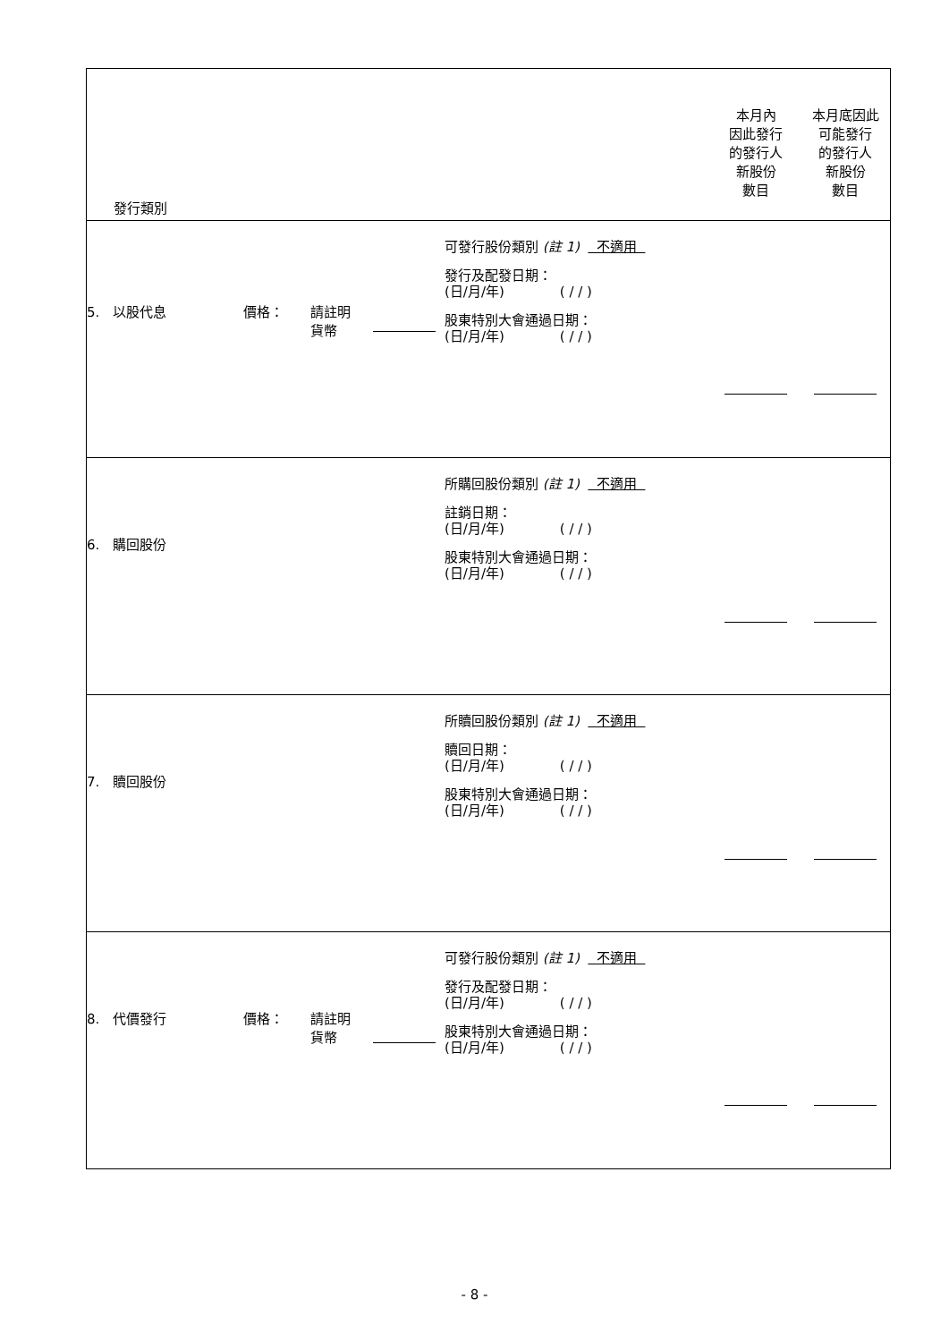| 發行類別 | | | | | 本月內 因此發行 的發行人 新股份 數目 | 本月底因此 可能發行 的發行人 新股份 數目 |
| 5. 以股代息 | 價格： | 請註明 貨幣 | | 可發行股份類別 (註 1) 不適用 發行及配發日期： (日/月/年) ( / / ) 股東特別大會通過日期： (日/月/年) ( / / ) | | |
| 6. 購回股份 | | | | 所購回股份類別 (註 1) 不適用 註銷日期： (日/月/年) ( / / ) 股東特別大會通過日期： (日/月/年) ( / / ) | | |
| 7. 贖回股份 | | | | 所贖回股份類別 (註 1) 不適用 贖回日期： (日/月/年) ( / / ) 股東特別大會通過日期： (日/月/年) ( / / ) | | |
| 8. 代價發行 | 價格： | 請註明 貨幣 | | 可發行股份類別 (註 1) 不適用 發行及配發日期： (日/月/年) ( / / ) 股東特別大會通過日期： (日/月/年) ( / / ) | | |
- 8 -